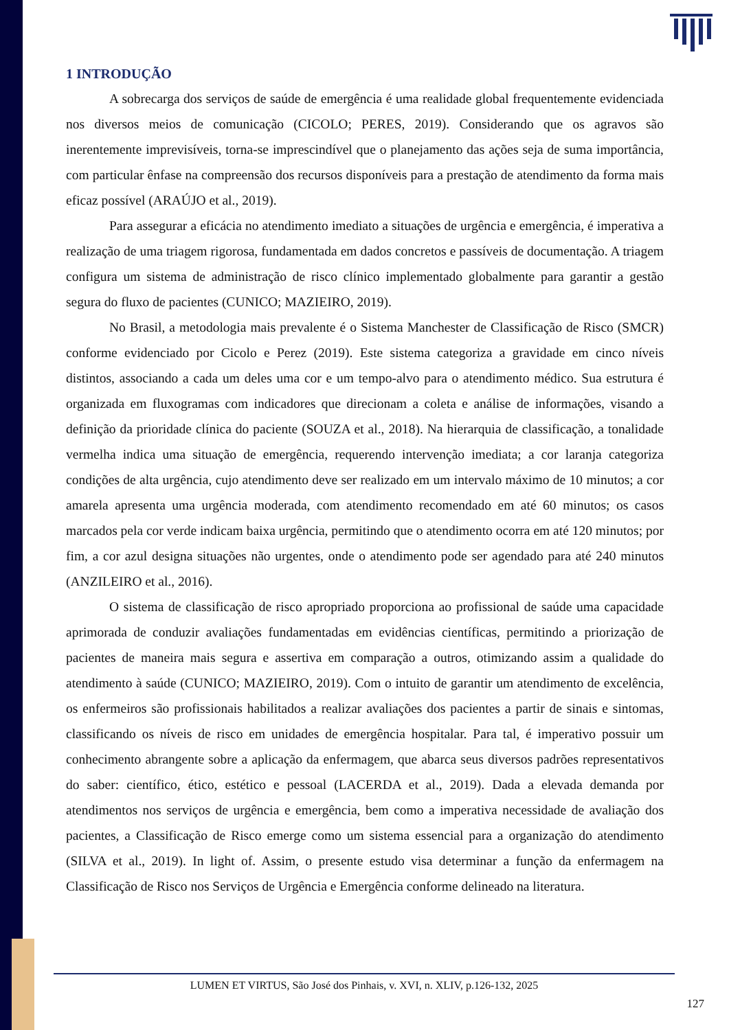1 INTRODUÇÃO
A sobrecarga dos serviços de saúde de emergência é uma realidade global frequentemente evidenciada nos diversos meios de comunicação (CICOLO; PERES, 2019). Considerando que os agravos são inerentemente imprevisíveis, torna-se imprescindível que o planejamento das ações seja de suma importância, com particular ênfase na compreensão dos recursos disponíveis para a prestação de atendimento da forma mais eficaz possível (ARAÚJO et al., 2019).
Para assegurar a eficácia no atendimento imediato a situações de urgência e emergência, é imperativa a realização de uma triagem rigorosa, fundamentada em dados concretos e passíveis de documentação. A triagem configura um sistema de administração de risco clínico implementado globalmente para garantir a gestão segura do fluxo de pacientes (CUNICO; MAZIEIRO, 2019).
No Brasil, a metodologia mais prevalente é o Sistema Manchester de Classificação de Risco (SMCR) conforme evidenciado por Cicolo e Perez (2019). Este sistema categoriza a gravidade em cinco níveis distintos, associando a cada um deles uma cor e um tempo-alvo para o atendimento médico. Sua estrutura é organizada em fluxogramas com indicadores que direcionam a coleta e análise de informações, visando a definição da prioridade clínica do paciente (SOUZA et al., 2018). Na hierarquia de classificação, a tonalidade vermelha indica uma situação de emergência, requerendo intervenção imediata; a cor laranja categoriza condições de alta urgência, cujo atendimento deve ser realizado em um intervalo máximo de 10 minutos; a cor amarela apresenta uma urgência moderada, com atendimento recomendado em até 60 minutos; os casos marcados pela cor verde indicam baixa urgência, permitindo que o atendimento ocorra em até 120 minutos; por fim, a cor azul designa situações não urgentes, onde o atendimento pode ser agendado para até 240 minutos (ANZILEIRO et al., 2016).
O sistema de classificação de risco apropriado proporciona ao profissional de saúde uma capacidade aprimorada de conduzir avaliações fundamentadas em evidências científicas, permitindo a priorização de pacientes de maneira mais segura e assertiva em comparação a outros, otimizando assim a qualidade do atendimento à saúde (CUNICO; MAZIEIRO, 2019). Com o intuito de garantir um atendimento de excelência, os enfermeiros são profissionais habilitados a realizar avaliações dos pacientes a partir de sinais e sintomas, classificando os níveis de risco em unidades de emergência hospitalar. Para tal, é imperativo possuir um conhecimento abrangente sobre a aplicação da enfermagem, que abarca seus diversos padrões representativos do saber: científico, ético, estético e pessoal (LACERDA et al., 2019). Dada a elevada demanda por atendimentos nos serviços de urgência e emergência, bem como a imperativa necessidade de avaliação dos pacientes, a Classificação de Risco emerge como um sistema essencial para a organização do atendimento (SILVA et al., 2019). In light of. Assim, o presente estudo visa determinar a função da enfermagem na Classificação de Risco nos Serviços de Urgência e Emergência conforme delineado na literatura.
LUMEN ET VIRTUS, São José dos Pinhais, v. XVI, n. XLIV, p.126-132, 2025
127